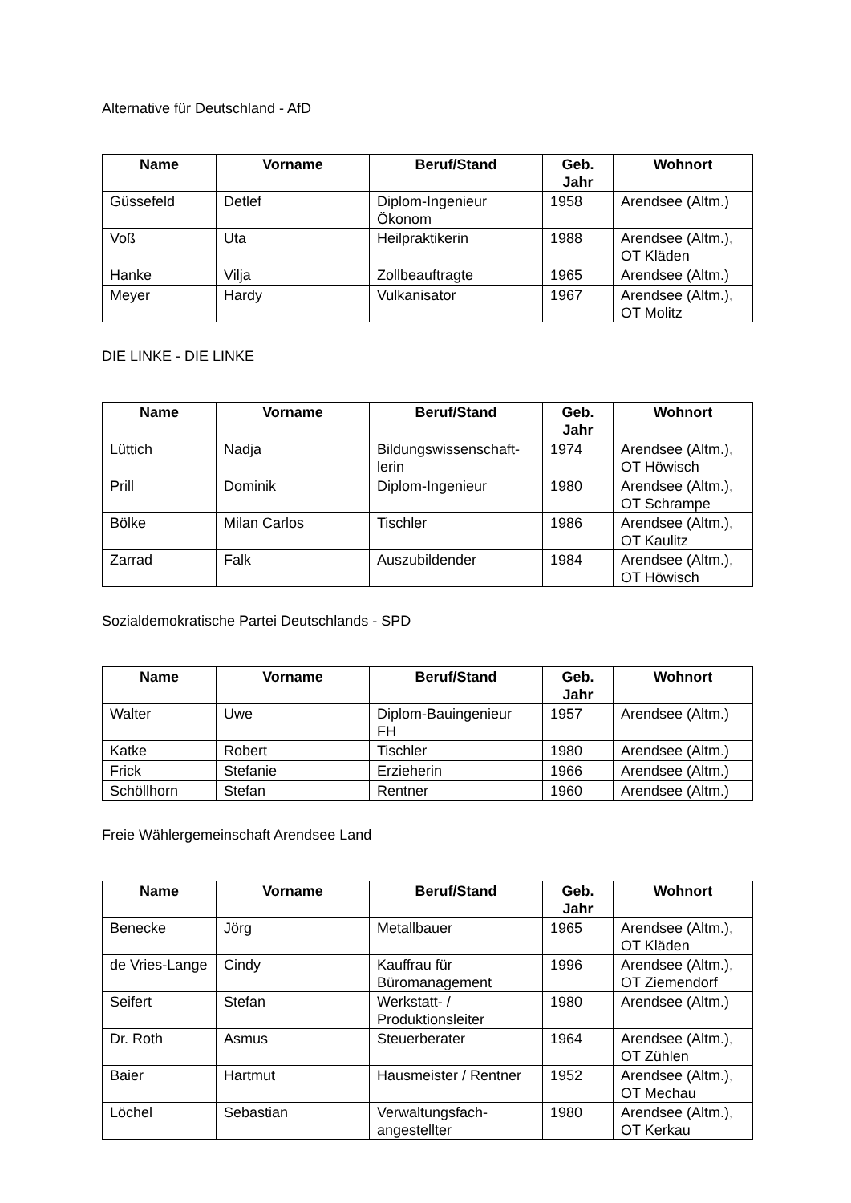Alternative für Deutschland - AfD
| Name | Vorname | Beruf/Stand | Geb. Jahr | Wohnort |
| --- | --- | --- | --- | --- |
| Güssefeld | Detlef | Diplom-Ingenieur Ökonom | 1958 | Arendsee (Altm.) |
| Voß | Uta | Heilpraktikerin | 1988 | Arendsee (Altm.), OT Kläden |
| Hanke | Vilja | Zollbeauftragte | 1965 | Arendsee (Altm.) |
| Meyer | Hardy | Vulkanisator | 1967 | Arendsee (Altm.), OT Molitz |
DIE LINKE - DIE LINKE
| Name | Vorname | Beruf/Stand | Geb. Jahr | Wohnort |
| --- | --- | --- | --- | --- |
| Lüttich | Nadja | Bildungswissenschaft-lerin | 1974 | Arendsee (Altm.), OT Höwisch |
| Prill | Dominik | Diplom-Ingenieur | 1980 | Arendsee (Altm.), OT Schrampe |
| Bölke | Milan Carlos | Tischler | 1986 | Arendsee (Altm.), OT Kaulitz |
| Zarrad | Falk | Auszubildender | 1984 | Arendsee (Altm.), OT Höwisch |
Sozialdemokratische Partei Deutschlands - SPD
| Name | Vorname | Beruf/Stand | Geb. Jahr | Wohnort |
| --- | --- | --- | --- | --- |
| Walter | Uwe | Diplom-Bauingenieur FH | 1957 | Arendsee (Altm.) |
| Katke | Robert | Tischler | 1980 | Arendsee (Altm.) |
| Frick | Stefanie | Erzieherin | 1966 | Arendsee (Altm.) |
| Schöllhorn | Stefan | Rentner | 1960 | Arendsee (Altm.) |
Freie Wählergemeinschaft Arendsee Land
| Name | Vorname | Beruf/Stand | Geb. Jahr | Wohnort |
| --- | --- | --- | --- | --- |
| Benecke | Jörg | Metallbauer | 1965 | Arendsee (Altm.), OT Kläden |
| de Vries-Lange | Cindy | Kauffrau für Büromanagement | 1996 | Arendsee (Altm.), OT Ziemendorf |
| Seifert | Stefan | Werkstatt- / Produktionsleiter | 1980 | Arendsee (Altm.) |
| Dr. Roth | Asmus | Steuerberater | 1964 | Arendsee (Altm.), OT Zühlen |
| Baier | Hartmut | Hausmeister / Rentner | 1952 | Arendsee (Altm.), OT Mechau |
| Löchel | Sebastian | Verwaltungsfach-angestellter | 1980 | Arendsee (Altm.), OT Kerkau |